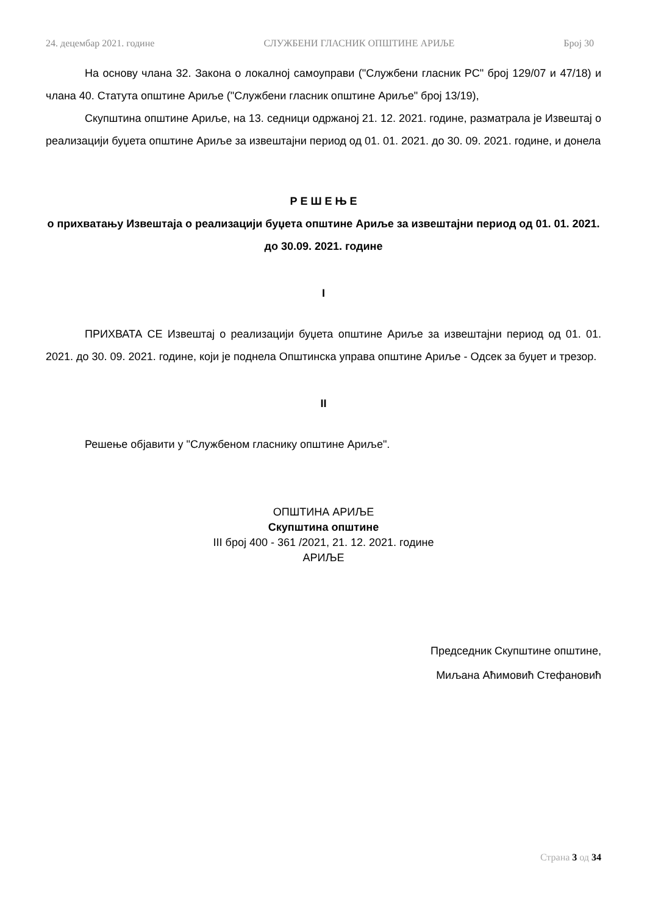24. децембар 2021. године СЛУЖБЕНИ ГЛАСНИК ОПШТИНЕ АРИЉЕ Број 30
На основу члана 32. Закона о локалној самоуправи ("Службени гласник РС" број 129/07 и 47/18) и члана 40. Статута општине Ариље ("Службени гласник општине Ариље" број 13/19),
Скупштина општине Ариље, на 13. седници одржаној 21. 12. 2021. године, разматрала је Извештај о реализацији буџета општине Ариље за извештајни период од 01. 01. 2021. до 30. 09. 2021. године, и донела
Р Е Ш Е Њ Е
о прихватању Извештаја о реализацији буџета општине Ариље за извештајни период од 01. 01. 2021. до 30.09. 2021. године
I
ПРИХВАТА СЕ Извештај о реализацији буџета општине Ариље за извештајни период од 01. 01. 2021. до 30. 09. 2021. године, који је поднела Општинска управа општине Ариље - Одсек за буџет и трезор.
II
Решење објавити у "Службеном гласнику општине Ариље".
ОПШТИНА АРИЉЕ
Скупштина општине
III број 400 - 361 /2021, 21. 12. 2021. године
АРИЉЕ
Председник Скупштине општине,
Миљана Аћимовић Стефановић
Страна 3 од 34